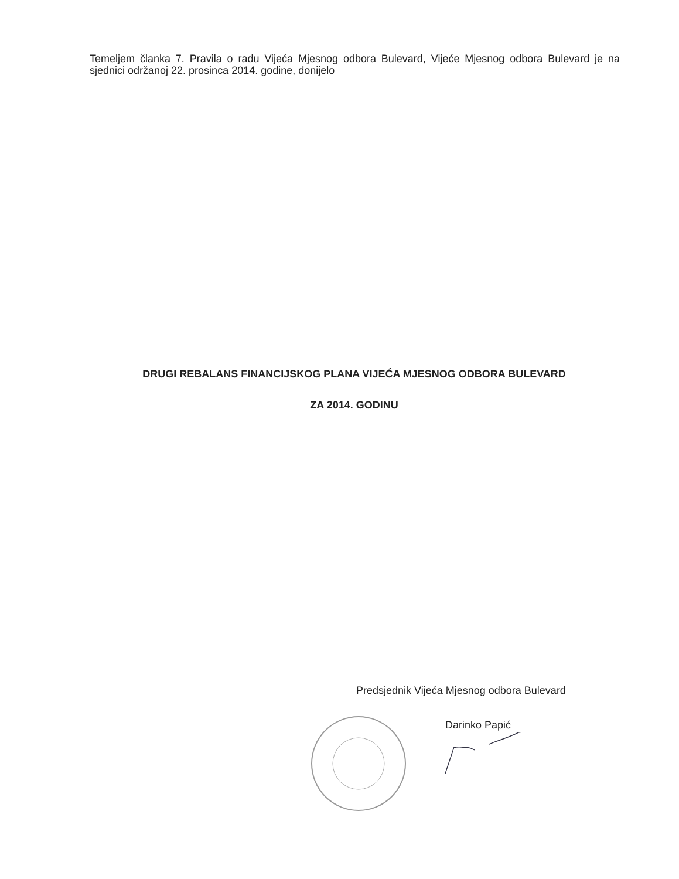Temeljem članka 7. Pravila o radu Vijeća Mjesnog odbora Bulevard, Vijeće Mjesnog odbora Bulevard je na sjednici održanoj 22. prosinca 2014. godine, donijelo
DRUGI REBALANS FINANCIJSKOG PLANA VIJEĆA MJESNOG ODBORA BULEVARD
ZA 2014. GODINU
Predsjednik Vijeća Mjesnog odbora Bulevard
Darinko Papić